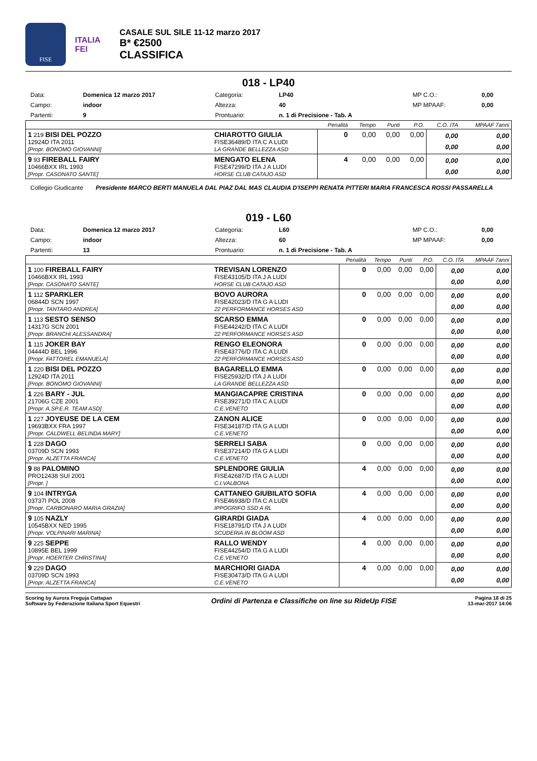FISE
ITALIA
FEI
CASALE SUL SILE 11-12 marzo 2017
B* €2500
CLASSIFICA
018 - LP40
| Data: | Domenica 12 marzo 2017 | Categoria: | LP40 | MP C.O.: | 0,00 |
| Campo: | indoor | Altezza: | 40 | MP MPAAF: | 0,00 |
| Partenti: | 9 | Prontuario: | n. 1 di Precisione - Tab. A | | |
| | | Penalità | Tempo | Punti | P.O. | C.O. ITA | MPAAF 7anni |
| 1 219 BISI DEL POZZO 12924D ITA 2011 [Propr. BONOMO GIOVANNI] | CHIAROTTO GIULIA FISE36489/D ITA C A LUDI LA GRANDE BELLEZZA ASD | 0 | 0,00 | 0,00 | 0,00 | 0,00 0,00 | 0,00 0,00 |
| 9 93 FIREBALL FAIRY 10466BXX IRL 1993 [Propr. CASONATO SANTE] | MENGATO ELENA FISE47299/D ITA J A LUDI HORSE CLUB CATAJO ASD | 4 | 0,00 | 0,00 | 0,00 | 0,00 0,00 | 0,00 0,00 |
Collegio Giudicante Presidente MARCO BERTI MANUELA DAL PIAZ DAL MAS CLAUDIA D'ISEPPI RENATA PITTERI MARIA FRANCESCA ROSSI PASSARELLA
019 - L60
| Data: | Domenica 12 marzo 2017 | Categoria: | L60 | MP C.O.: | 0,00 |
| Campo: | indoor | Altezza: | 60 | MP MPAAF: | 0,00 |
| Partenti: | 13 | Prontuario: | n. 1 di Precisione - Tab. A | | |
| | | Penalità | Tempo | Punti | P.O. | C.O. ITA | MPAAF 7anni |
| 1 100 FIREBALL FAIRY 10466BXX IRL 1993 [Propr. CASONATO SANTE] | TREVISAN LORENZO FISE43105/D ITA J A LUDI HORSE CLUB CATAJO ASD | 0 | 0,00 | 0,00 | 0,00 | 0,00 0,00 | 0,00 0,00 |
| 1 112 SPARKLER 06844D SCN 1997 [Propr. TANTARO ANDREA] | BOVO AURORA FISE42023/D ITA G A LUDI 22 PERFORMANCE HORSES ASD | 0 | 0,00 | 0,00 | 0,00 | 0,00 0,00 | 0,00 0,00 |
| 1 113 SESTO SENSO 14317G SCN 2001 [Propr. BRANCHI ALESSANDRA] | SCARSO EMMA FISE44242/D ITA C A LUDI 22 PERFORMANCE HORSES ASD | 0 | 0,00 | 0,00 | 0,00 | 0,00 0,00 | 0,00 0,00 |
| 1 115 JOKER BAY 04444D BEL 1996 [Propr. FATTOREL EMANUELA] | RENGO ELEONORA FISE43776/D ITA C A LUDI 22 PERFORMANCE HORSES ASD | 0 | 0,00 | 0,00 | 0,00 | 0,00 0,00 | 0,00 0,00 |
| 1 220 BISI DEL POZZO 12924D ITA 2011 [Propr. BONOMO GIOVANNI] | BAGARELLO EMMA FISE25932/D ITA J A LUDI LA GRANDE BELLEZZA ASD | 0 | 0,00 | 0,00 | 0,00 | 0,00 0,00 | 0,00 0,00 |
| 1 226 BARY - JUL 21706G CZE 2001 [Propr. A.SP.E.R. TEAM ASD] | MANGIACAPRE CRISTINA FISE39271/D ITA C A LUDI C.E.VENETO | 0 | 0,00 | 0,00 | 0,00 | 0,00 0,00 | 0,00 0,00 |
| 1 227 JOYEUSE DE LA CEM 19693BXX FRA 1997 [Propr. CALDWELL BELINDA MARY] | ZANON ALICE FISE34187/D ITA G A LUDI C.E.VENETO | 0 | 0,00 | 0,00 | 0,00 | 0,00 0,00 | 0,00 0,00 |
| 1 228 DAGO 03709D SCN 1993 [Propr. ALZETTA FRANCA] | SERRELI SABA FISE37214/D ITA G A LUDI C.E.VENETO | 0 | 0,00 | 0,00 | 0,00 | 0,00 0,00 | 0,00 0,00 |
| 9 88 PALOMINO PRO12438 SUI 2001 [Propr. ] | SPLENDORE GIULIA FISE42687/D ITA G A LUDI C.I.VALBONA | 4 | 0,00 | 0,00 | 0,00 | 0,00 0,00 | 0,00 0,00 |
| 9 104 INTRYGA 03737I POL 2008 [Propr. CARBONARO MARIA GRAZIA] | CATTANEO GIUBILATO SOFIA FISE46938/D ITA C A LUDI IPPOGRIFO SSD A RL | 4 | 0,00 | 0,00 | 0,00 | 0,00 0,00 | 0,00 0,00 |
| 9 105 NAZLY 10545BXX NED 1995 [Propr. VOLPINARI MARINA] | GIRARDI GIADA FISE18791/D ITA J A LUDI SCUDERIA IN BLOOM ASD | 4 | 0,00 | 0,00 | 0,00 | 0,00 0,00 | 0,00 0,00 |
| 9 225 SEPPE 10895E BEL 1999 [Propr. HOERTER CHRISTINA] | RALLO WENDY FISE44254/D ITA G A LUDI C.E.VENETO | 4 | 0,00 | 0,00 | 0,00 | 0,00 0,00 | 0,00 0,00 |
| 9 229 DAGO 03709D SCN 1993 [Propr. ALZETTA FRANCA] | MARCHIORI GIADA FISE30473/D ITA G A LUDI C.E.VENETO | 4 | 0,00 | 0,00 | 0,00 | 0,00 0,00 | 0,00 0,00 |
Scoring by Aurora Freguja Cattapan
Software by Federazione Italiana Sport Equestri
Ordini di Partenza e Classifiche on line su RideUp FISE
Pagina 18 di 25
13-mar-2017 14:06